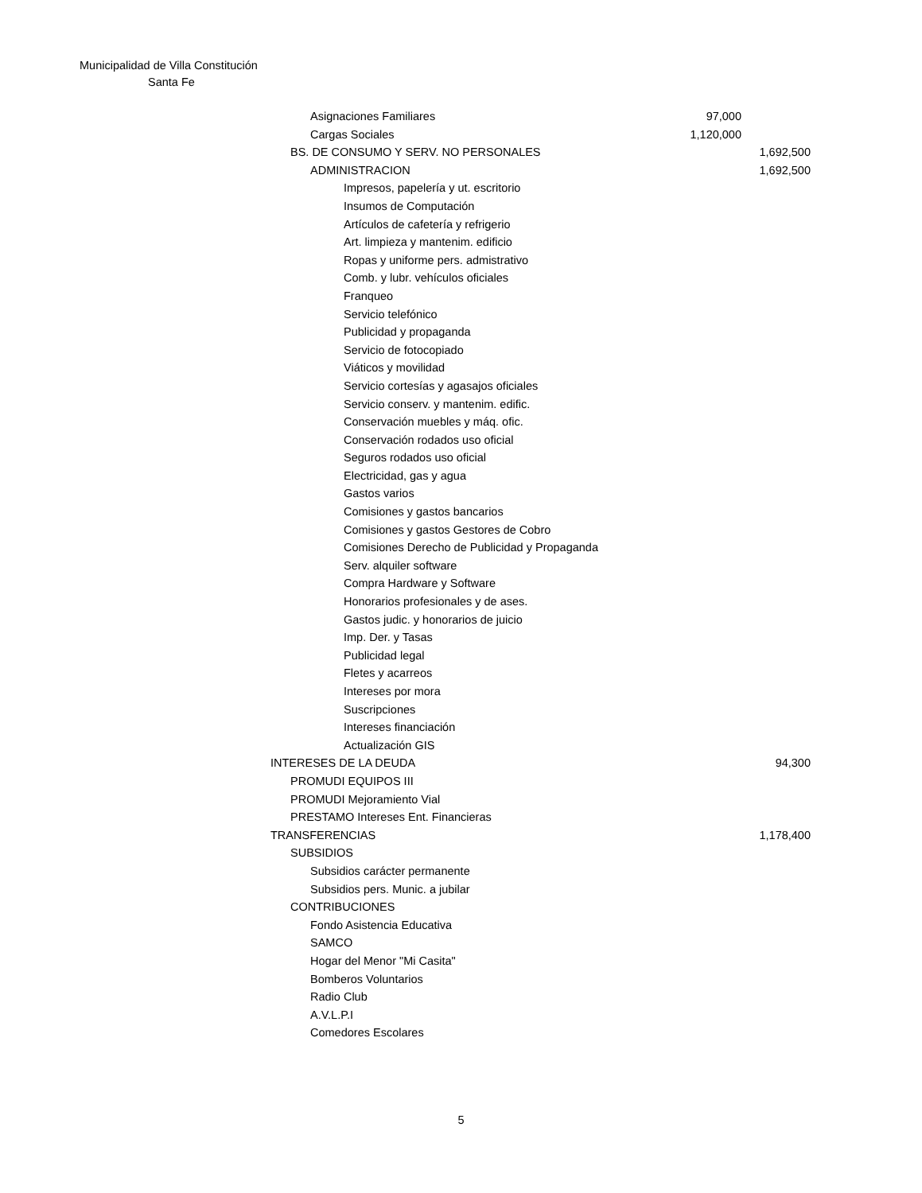Municipalidad de Villa Constitución
Santa Fe
| Asignaciones Familiares | 97,000 | |
| Cargas Sociales | 1,120,000 | |
| BS. DE CONSUMO Y SERV. NO PERSONALES | | 1,692,500 |
| ADMINISTRACION | | 1,692,500 |
| Impresos, papelería y ut. escritorio | | |
| Insumos de Computación | | |
| Artículos de cafetería y refrigerio | | |
| Art. limpieza y mantenim. edificio | | |
| Ropas y uniforme pers. admistrativo | | |
| Comb. y lubr. vehículos oficiales | | |
| Franqueo | | |
| Servicio telefónico | | |
| Publicidad y propaganda | | |
| Servicio de fotocopiado | | |
| Viáticos y movilidad | | |
| Servicio cortesías y agasajos oficiales | | |
| Servicio conserv. y mantenim. edific. | | |
| Conservación muebles y máq. ofic. | | |
| Conservación rodados uso oficial | | |
| Seguros rodados uso oficial | | |
| Electricidad, gas y agua | | |
| Gastos varios | | |
| Comisiones y gastos bancarios | | |
| Comisiones y gastos Gestores de Cobro | | |
| Comisiones Derecho de Publicidad y Propaganda | | |
| Serv. alquiler software | | |
| Compra Hardware y Software | | |
| Honorarios profesionales y de ases. | | |
| Gastos judic. y honorarios de juicio | | |
| Imp. Der. y Tasas | | |
| Publicidad legal | | |
| Fletes y acarreos | | |
| Intereses por mora | | |
| Suscripciones | | |
| Intereses financiación | | |
| Actualización GIS | | |
| INTERESES DE LA DEUDA | | 94,300 |
| PROMUDI EQUIPOS III | | |
| PROMUDI Mejoramiento Vial | | |
| PRESTAMO Intereses Ent. Financieras | | |
| TRANSFERENCIAS | | 1,178,400 |
| SUBSIDIOS | | |
| Subsidios carácter permanente | | |
| Subsidios pers. Munic. a jubilar | | |
| CONTRIBUCIONES | | |
| Fondo Asistencia Educativa | | |
| SAMCO | | |
| Hogar del Menor "Mi Casita" | | |
| Bomberos Voluntarios | | |
| Radio Club | | |
| A.V.L.P.I | | |
| Comedores Escolares | | |
5